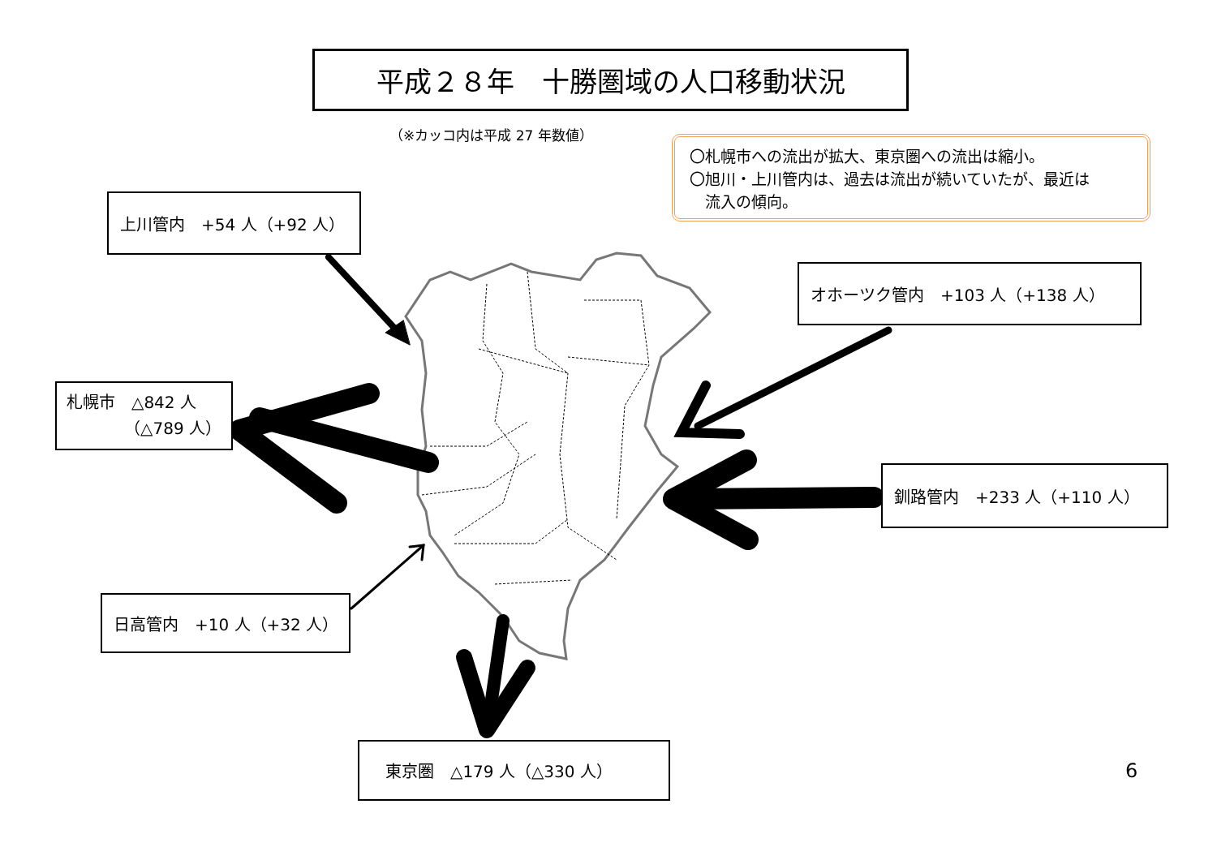平成２８年　十勝圏域の人口移動状況
（※カッコ内は平成 27 年数値）
上川管内　+54 人（+92 人）
〇札幌市への流出が拡大、東京圏への流出は縮小。
〇旭川・上川管内は、過去は流出が続いていたが、最近は
　流入の傾向。
オホーツク管内　+103 人（+138 人）
札幌市　△842 人
（△789 人）
釧路管内　+233 人（+110 人）
日高管内　+10 人（+32 人）
東京圏　△179 人（△330 人）
6